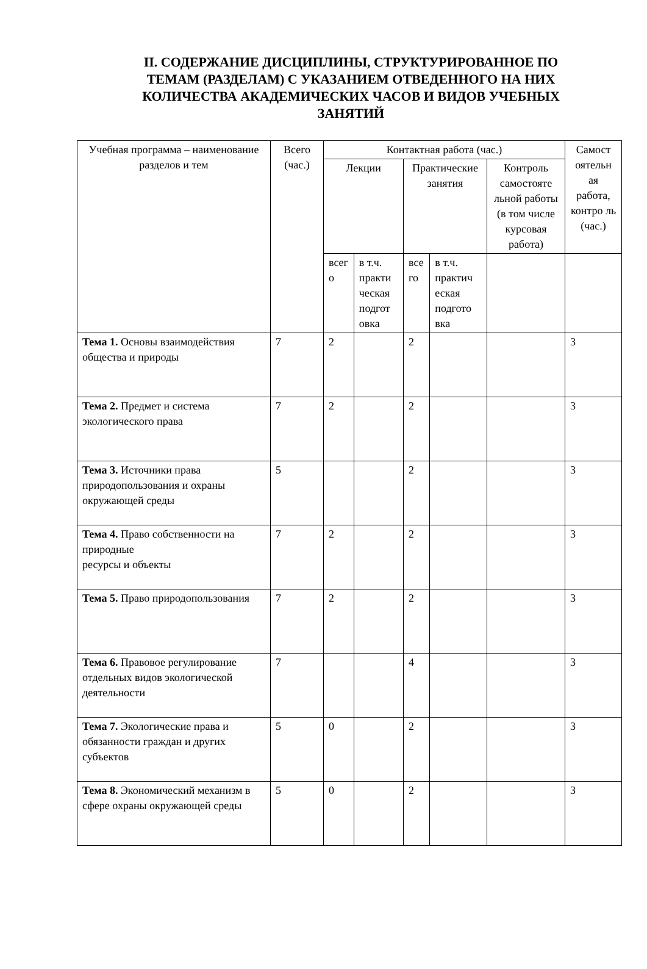II. СОДЕРЖАНИЕ ДИСЦИПЛИНЫ, СТРУКТУРИРОВАННОЕ ПО ТЕМАМ (РАЗДЕЛАМ) С УКАЗАНИЕМ ОТВЕДЕННОГО НА НИХ КОЛИЧЕСТВА АКАДЕМИЧЕСКИХ ЧАСОВ И ВИДОВ УЧЕБНЫХ ЗАНЯТИЙ
| Учебная программа – наименование разделов и тем | Всего (час.) | Контактная работа (час.) | | | | | Самост оятельн ая работа, контро ль (час.) |
| --- | --- | --- | --- | --- | --- | --- | --- |
| | | Лекции | | Практические занятия | | Контроль самостояте льной работы (в том числе курсовая работа) | |
| | | всег о | в т.ч. практи ческая подгот овка | все го | в т.ч. практич еская подгото вка | | |
| Тема 1. Основы взаимодействия общества и природы | 7 | 2 | | 2 | | | 3 |
| Тема 2. Предмет и система экологического права | 7 | 2 | | 2 | | | 3 |
| Тема 3. Источники права природопользования и охраны окружающей среды | 5 | | | 2 | | | 3 |
| Тема 4. Право собственности на природные ресурсы и объекты | 7 | 2 | | 2 | | | 3 |
| Тема 5. Право природопользования | 7 | 2 | | 2 | | | 3 |
| Тема 6. Правовое регулирование отдельных видов экологической деятельности | 7 | | | 4 | | | 3 |
| Тема 7. Экологические права и обязанности граждан и других субъектов | 5 | 0 | | 2 | | | 3 |
| Тема 8. Экономический механизм в сфере охраны окружающей среды | 5 | 0 | | 2 | | | 3 |